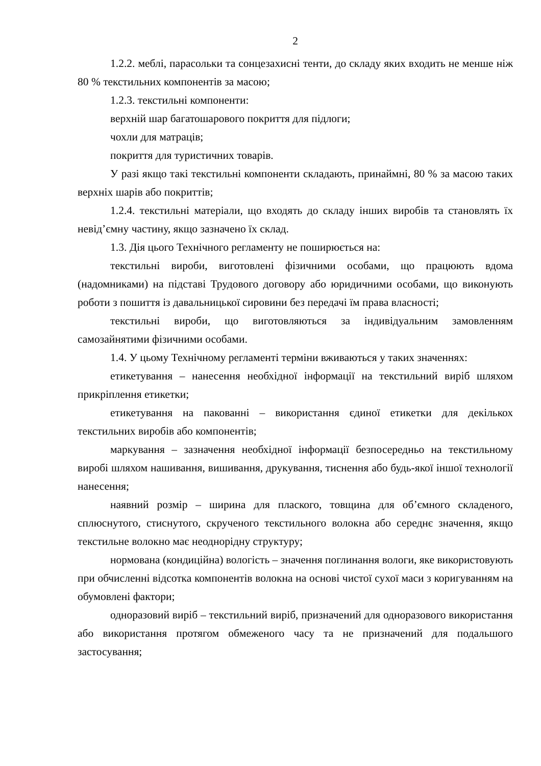2
1.2.2. меблі, парасольки та сонцезахисні тенти, до складу яких входить не менше ніж 80 % текстильних компонентів за масою;
1.2.3. текстильні компоненти:
верхній шар багатошарового покриття для підлоги;
чохли для матраців;
покриття для туристичних товарів.
У разі якщо такі текстильні компоненти складають, принаймні, 80 % за масою таких верхніх шарів або покриттів;
1.2.4. текстильні матеріали, що входять до складу інших виробів та становлять їх невід’ємну частину, якщо зазначено їх склад.
1.3. Дія цього Технічного регламенту не поширюється на:
текстильні вироби, виготовлені фізичними особами, що працюють вдома (надомниками) на підставі Трудового договору або юридичними особами, що виконують роботи з пошиття із давальницької сировини без передачі їм права власності;
текстильні вироби, що виготовляються за індивідуальним замовленням самозайнятими фізичними особами.
1.4. У цьому Технічному регламенті терміни вживаються у таких значеннях:
етикетування – нанесення необхідної інформації на текстильний виріб шляхом прикріплення етикетки;
етикетування на пакованні – використання єдиної етикетки для декількох текстильних виробів або компонентів;
маркування – зазначення необхідної інформації безпосередньо на текстильному виробі шляхом нашивання, вишивання, друкування, тиснення або будь-якої іншої технології нанесення;
наявний розмір – ширина для плаского, товщина для об’ємного складеного, сплюснутого, стиснутого, скрученого текстильного волокна або середнє значення, якщо текстильне волокно має неоднорідну структуру;
нормована (кондиційна) вологість – значення поглинання вологи, яке використовують при обчисленні відсотка компонентів волокна на основі чистої сухої маси з коригуванням на обумовлені фактори;
одноразовий виріб – текстильний виріб, призначений для одноразового використання або використання протягом обмеженого часу та не призначений для подальшого застосування;